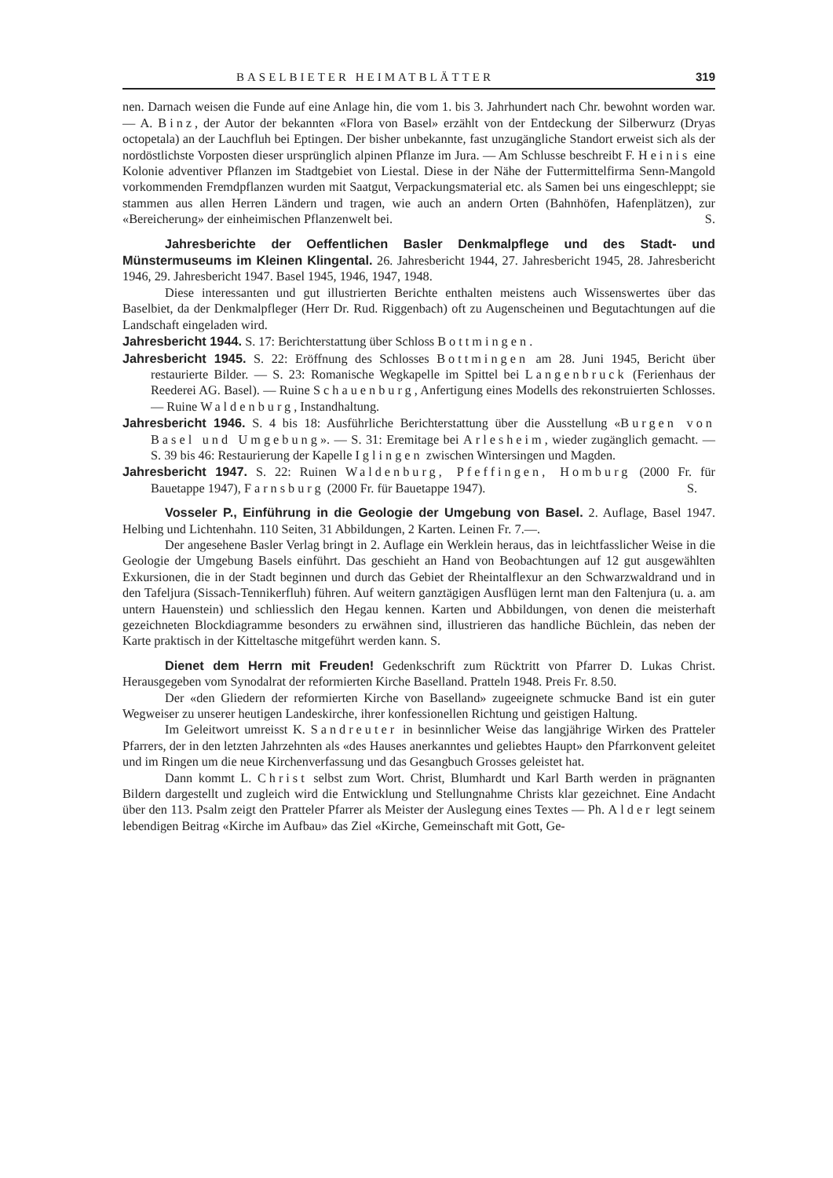BASELBIETER HEIMATBLÄTTER 319
nen. Darnach weisen die Funde auf eine Anlage hin, die vom 1. bis 3. Jahrhundert nach Chr. bewohnt worden war. — A. Binz, der Autor der bekannten «Flora von Basel» erzählt von der Entdeckung der Silberwurz (Dryas octopetala) an der Lauchfluh bei Eptingen. Der bisher unbekannte, fast unzugängliche Standort erweist sich als der nordöstlichste Vorposten dieser ursprünglich alpinen Pflanze im Jura. — Am Schlusse beschreibt F. Heinis eine Kolonie adventiver Pflanzen im Stadtgebiet von Liestal. Diese in der Nähe der Futtermittelfirma Senn-Mangold vorkommenden Fremdpflanzen wurden mit Saatgut, Verpackungsmaterial etc. als Samen bei uns eingeschleppt; sie stammen aus allen Herren Ländern und tragen, wie auch an andern Orten (Bahnhöfen, Hafenplätzen), zur «Bereicherung» der einheimischen Pflanzenwelt bei. S.
Jahresberichte der Oeffentlichen Basler Denkmalpflege und des Stadt- und Münstermuseums im Kleinen Klingental. 26. Jahresbericht 1944, 27. Jahresbericht 1945, 28. Jahresbericht 1946, 29. Jahresbericht 1947. Basel 1945, 1946, 1947, 1948.
Diese interessanten und gut illustrierten Berichte enthalten meistens auch Wissenswertes über das Baselbiet, da der Denkmalpfleger (Herr Dr. Rud. Riggenbach) oft zu Augenscheinen und Begutachtungen auf die Landschaft eingeladen wird.
Jahresbericht 1944. S. 17: Berichterstattung über Schloss Bottmingen.
Jahresbericht 1945. S. 22: Eröffnung des Schlosses Bottmingen am 28. Juni 1945, Bericht über restaurierte Bilder. — S. 23: Romanische Wegkapelle im Spittel bei Langenbruck (Ferienhaus der Reederei AG. Basel). — Ruine Schauenburg, Anfertigung eines Modells des rekonstruierten Schlosses. — Ruine Waldenburg, Instandhaltung.
Jahresbericht 1946. S. 4 bis 18: Ausführliche Berichterstattung über die Ausstellung «Burgen von Basel und Umgebung». — S. 31: Eremitage bei Arlesheim, wieder zugänglich gemacht. — S. 39 bis 46: Restaurierung der Kapelle Iglingen zwischen Wintersingen und Magden.
Jahresbericht 1947. S. 22: Ruinen Waldenburg, Pfeffingen, Homburg (2000 Fr. für Bauetappe 1947), Farnsburg (2000 Fr. für Bauetappe 1947). S.
Vosseler P., Einführung in die Geologie der Umgebung von Basel. 2. Auflage, Basel 1947. Helbing und Lichtenhahn. 110 Seiten, 31 Abbildungen, 2 Karten. Leinen Fr. 7.—.
Der angesehene Basler Verlag bringt in 2. Auflage ein Werklein heraus, das in leichtfasslicher Weise in die Geologie der Umgebung Basels einführt. Das geschieht an Hand von Beobachtungen auf 12 gut ausgewählten Exkursionen, die in der Stadt beginnen und durch das Gebiet der Rheintalflexur an den Schwarzwaldrand und in den Tafeljura (Sissach-Tennikerfluh) führen. Auf weitern ganztägigen Ausflügen lernt man den Faltenjura (u. a. am untern Hauenstein) und schliesslich den Hegau kennen. Karten und Abbildungen, von denen die meisterhaft gezeichneten Blockdiagramme besonders zu erwähnen sind, illustrieren das handliche Büchlein, das neben der Karte praktisch in der Kitteltasche mitgeführt werden kann. S.
Dienet dem Herrn mit Freuden! Gedenkschrift zum Rücktritt von Pfarrer D. Lukas Christ. Herausgegeben vom Synodalrat der reformierten Kirche Baselland. Pratteln 1948. Preis Fr. 8.50.
Der «den Gliedern der reformierten Kirche von Baselland» zugeeignete schmucke Band ist ein guter Wegweiser zu unserer heutigen Landeskirche, ihrer konfessionellen Richtung und geistigen Haltung.
Im Geleitwort umreisst K. Sandreuter in besinnlicher Weise das langjährige Wirken des Pratteler Pfarrers, der in den letzten Jahrzehnten als «des Hauses anerkanntes und geliebtes Haupt» den Pfarrkonvent geleitet und im Ringen um die neue Kirchenverfassung und das Gesangbuch Grosses geleistet hat.
Dann kommt L. Christ selbst zum Wort. Christ, Blumhardt und Karl Barth werden in prägnanten Bildern dargestellt und zugleich wird die Entwicklung und Stellungnahme Christs klar gezeichnet. Eine Andacht über den 113. Psalm zeigt den Pratteler Pfarrer als Meister der Auslegung eines Textes — Ph. Alder legt seinem lebendigen Beitrag «Kirche im Aufbau» das Ziel «Kirche, Gemeinschaft mit Gott, Ge-